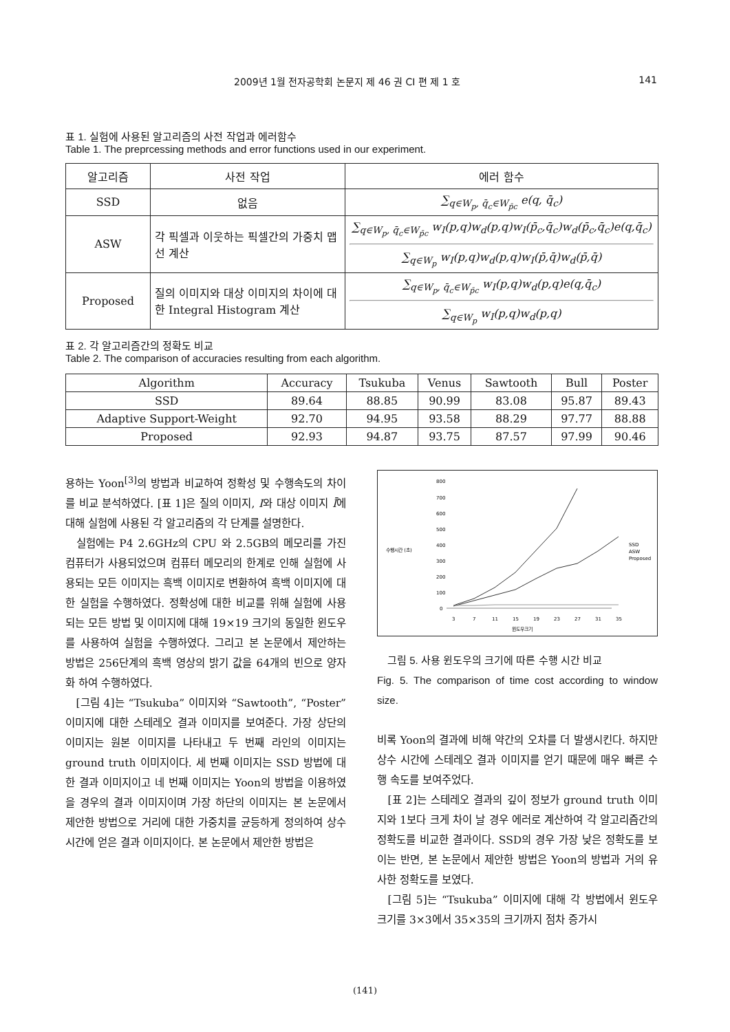2009년 1월 전자공학회 논문지 제 46 권 CI 편 제 1 호 141
표 1. 실험에 사용된 알고리즘의 사전 작업과 에러함수
Table 1. The preprcessing methods and error functions used in our experiment.
| 알고리즘 | 사전 작업 | 에러 함수 |
| --- | --- | --- |
| SSD | 없음 | ∑<sub>q∈W<sub>p</sub>, q̄<sub>c</sub>∈W<sub>p̄c</sub></sub> e(q, q̄<sub>c</sub>) |
| ASW | 각 픽셀과 이웃하는 픽셀간의 가중치 맵 선 계산 | ∑<sub>q∈W<sub>p</sub>, q̄<sub>c</sub>∈W<sub>p̄c</sub></sub> w<sub>I</sub>(p,q)w<sub>d</sub>(p,q)w<sub>I</sub>(p̄<sub>c</sub>,q̄<sub>c</sub>)w<sub>d</sub>(p̄<sub>c</sub>,q̄<sub>c</sub>)e(q,q̄<sub>c</sub>) ∑<sub>q∈W<sub>p</sub></sub> w<sub>I</sub>(p,q)w<sub>d</sub>(p,q)w<sub>I</sub>(p̄,q̄)w<sub>d</sub>(p̄,q̄) |
| Proposed | 질의 이미지와 대상 이미지의 차이에 대한 Integral Histogram 계산 | ∑<sub>q∈W<sub>p</sub>, q̄<sub>c</sub>∈W<sub>p̄c</sub></sub> w<sub>I</sub>(p,q)w<sub>d</sub>(p,q)e(q,q̄<sub>c</sub>) ∑<sub>q∈W<sub>p</sub></sub> w<sub>I</sub>(p,q)w<sub>d</sub>(p,q) |
표 2. 각 알고리즘간의 정확도 비교
Table 2. The comparison of accuracies resulting from each algorithm.
| Algorithm | Accuracy | Tsukuba | Venus | Sawtooth | Bull | Poster |
| --- | --- | --- | --- | --- | --- | --- |
| SSD | 89.64 | 88.85 | 90.99 | 83.08 | 95.87 | 89.43 |
| Adaptive Support-Weight | 92.70 | 94.95 | 93.58 | 88.29 | 97.77 | 88.88 |
| Proposed | 92.93 | 94.87 | 93.75 | 87.57 | 97.99 | 90.46 |
용하는 Yoon<sup>[3]</sup>의 방법과 비교하여 정확성 및 수행속도의 차이를 비교 분석하였다. [표 1]은 질의 이미지, I와 대상 이미지 Ī에 대해 실험에 사용된 각 알고리즘의 각 단계를 설명한다.
실험에는 P4 2.6GHz의 CPU 와 2.5GB의 메모리를 가진 컴퓨터가 사용되었으며 컴퓨터 메모리의 한계로 인해 실험에 사용되는 모든 이미지는 흑백 이미지로 변환하여 흑백 이미지에 대한 실험을 수행하였다. 정확성에 대한 비교를 위해 실험에 사용되는 모든 방법 및 이미지에 대해 19×19 크기의 동일한 윈도우를 사용하여 실험을 수행하였다. 그리고 본 논문에서 제안하는 방법은 256단계의 흑백 영상의 밝기 값을 64개의 빈으로 양자화 하여 수행하였다.
[그림 4]는 “Tsukuba” 이미지와 “Sawtooth”, “Poster” 이미지에 대한 스테레오 결과 이미지를 보여준다. 가장 상단의 이미지는 원본 이미지를 나타내고 두 번째 라인의 이미지는 ground truth 이미지이다. 세 번째 이미지는 SSD 방법에 대한 결과 이미지이고 네 번째 이미지는 Yoon의 방법을 이용하였을 경우의 결과 이미지이며 가장 하단의 이미지는 본 논문에서 제안한 방법으로 거리에 대한 가중치를 균등하게 정의하여 상수 시간에 얻은 결과 이미지이다. 본 논문에서 제안한 방법은
수행시간 (초)
800
700
600
500
400
300
200
100
0
3
7
11
15
19
23
27
31
35
윈도우크기
SSD
ASW
Proposed
그림 5. 사용 윈도우의 크기에 따른 수행 시간 비교
Fig. 5. The comparison of time cost according to window size.
비록 Yoon의 결과에 비해 약간의 오차를 더 발생시킨다. 하지만 상수 시간에 스테레오 결과 이미지를 얻기 때문에 매우 빠른 수행 속도를 보여주었다.
[표 2]는 스테레오 결과의 깊이 정보가 ground truth 이미지와 1보다 크게 차이 날 경우 에러로 계산하여 각 알고리즘간의 정확도를 비교한 결과이다. SSD의 경우 가장 낮은 정확도를 보이는 반면, 본 논문에서 제안한 방법은 Yoon의 방법과 거의 유사한 정확도를 보였다.
[그림 5]는 “Tsukuba” 이미지에 대해 각 방법에서 윈도우 크기를 3×3에서 35×35의 크기까지 점차 증가시
(141)